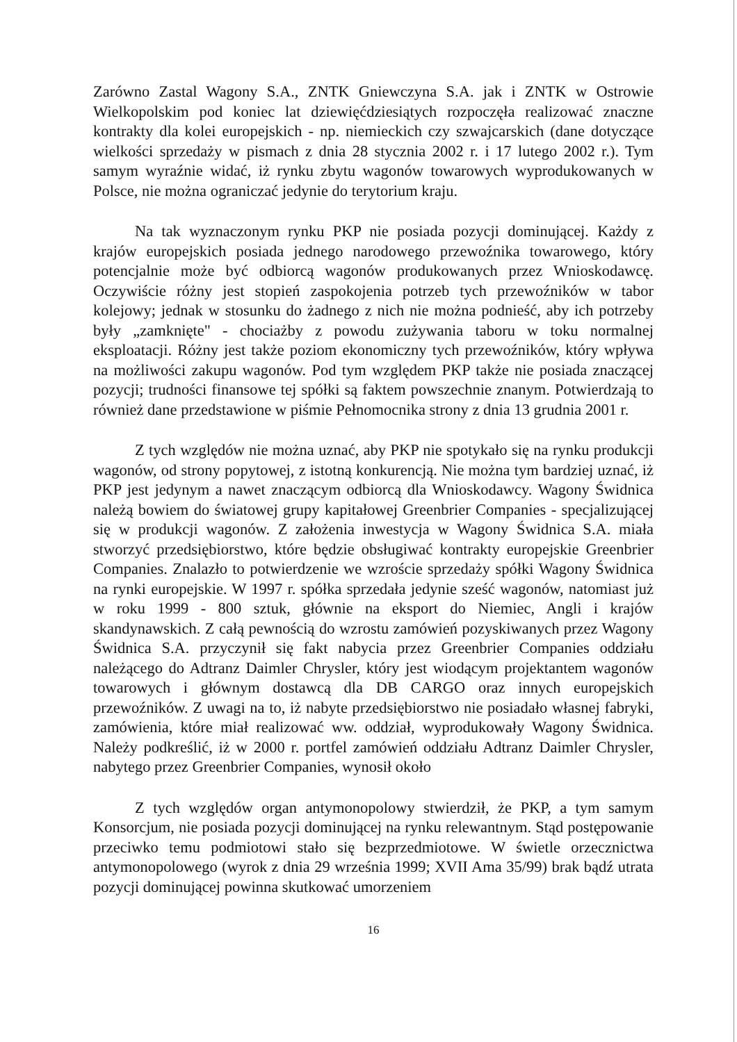Zarówno Zastal Wagony S.A., ZNTK Gniewczyna S.A. jak i ZNTK w Ostrowie Wielkopolskim pod koniec lat dziewięćdziesiątych rozpoczęła realizować znaczne kontrakty dla kolei europejskich - np. niemieckich czy szwajcarskich (dane dotyczące wielkości sprzedaży w pismach z dnia 28 stycznia 2002 r. i 17 lutego 2002 r.). Tym samym wyraźnie widać, iż rynku zbytu wagonów towarowych wyprodukowanych w Polsce, nie można ograniczać jedynie do terytorium kraju.
Na tak wyznaczonym rynku PKP nie posiada pozycji dominującej. Każdy z krajów europejskich posiada jednego narodowego przewoźnika towarowego, który potencjalnie może być odbiorcą wagonów produkowanych przez Wnioskodawcę. Oczywiście różny jest stopień zaspokojenia potrzeb tych przewoźników w tabor kolejowy; jednak w stosunku do żadnego z nich nie można podnieść, aby ich potrzeby były „zamknięte" - chociażby z powodu zużywania taboru w toku normalnej eksploatacji. Różny jest także poziom ekonomiczny tych przewoźników, który wpływa na możliwości zakupu wagonów. Pod tym względem PKP także nie posiada znaczącej pozycji; trudności finansowe tej spółki są faktem powszechnie znanym. Potwierdzają to również dane przedstawione w piśmie Pełnomocnika strony z dnia 13 grudnia 2001 r.
Z tych względów nie można uznać, aby PKP nie spotykało się na rynku produkcji wagonów, od strony popytowej, z istotną konkurencją. Nie można tym bardziej uznać, iż PKP jest jedynym a nawet znaczącym odbiorcą dla Wnioskodawcy. Wagony Świdnica należą bowiem do światowej grupy kapitałowej Greenbrier Companies - specjalizującej się w produkcji wagonów. Z założenia inwestycja w Wagony Świdnica S.A. miała stworzyć przedsiębiorstwo, które będzie obsługiwać kontrakty europejskie Greenbrier Companies. Znalazło to potwierdzenie we wzroście sprzedaży spółki Wagony Świdnica na rynki europejskie. W 1997 r. spółka sprzedała jedynie sześć wagonów, natomiast już w roku 1999 - 800 sztuk, głównie na eksport do Niemiec, Angli i krajów skandynawskich. Z całą pewnością do wzrostu zamówień pozyskiwanych przez Wagony Świdnica S.A. przyczynił się fakt nabycia przez Greenbrier Companies oddziału należącego do Adtranz Daimler Chrysler, który jest wiodącym projektantem wagonów towarowych i głównym dostawcą dla DB CARGO oraz innych europejskich przewoźników. Z uwagi na to, iż nabyte przedsiębiorstwo nie posiadało własnej fabryki, zamówienia, które miał realizować ww. oddział, wyprodukowały Wagony Świdnica. Należy podkreślić, iż w 2000 r. portfel zamówień oddziału Adtranz Daimler Chrysler, nabytego przez Greenbrier Companies, wynosił około
Z tych względów organ antymonopolowy stwierdził, że PKP, a tym samym Konsorcjum, nie posiada pozycji dominującej na rynku relewantnym. Stąd postępowanie przeciwko temu podmiotowi stało się bezprzedmiotowe. W świetle orzecznictwa antymonopolowego (wyrok z dnia 29 września 1999; XVII Ama 35/99) brak bądź utrata pozycji dominującej powinna skutkować umorzeniem
16